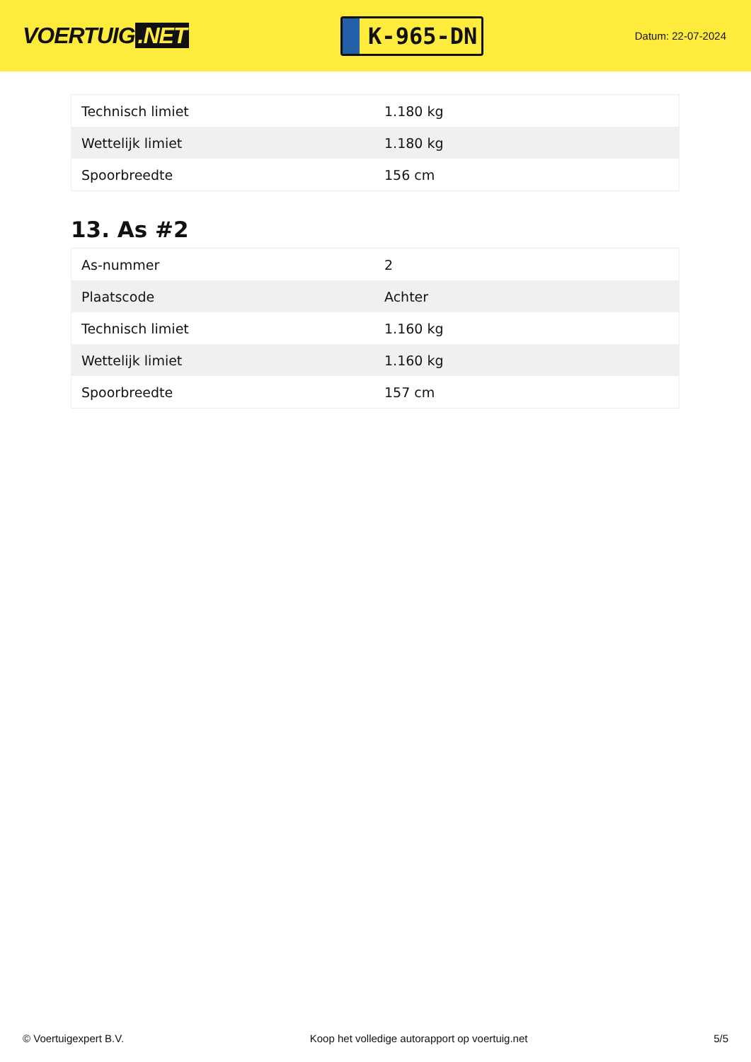VOERTUIG.NET
K-965-DN
Datum: 22-07-2024
| Technisch limiet | 1.180 kg |
| Wettelijk limiet | 1.180 kg |
| Spoorbreedte | 156 cm |
13. As #2
| As-nummer | 2 |
| Plaatscode | Achter |
| Technisch limiet | 1.160 kg |
| Wettelijk limiet | 1.160 kg |
| Spoorbreedte | 157 cm |
© Voertuigexpert B.V. Koop het volledige autorapport op voertuig.net 5/5